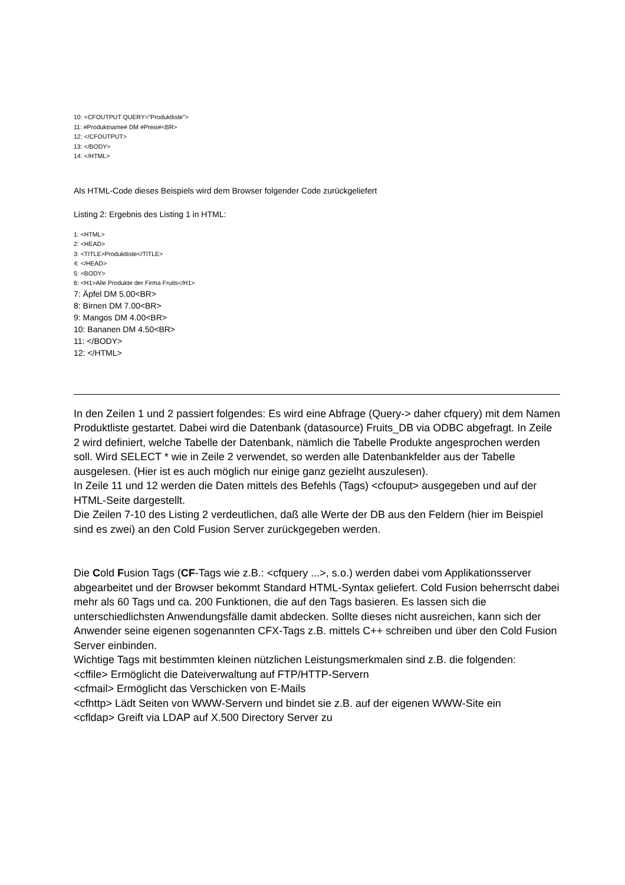10: <CFOUTPUT QUERY=”Produktliste”>
11: #Produktname# DM #Preis#<BR>
12: </CFOUTPUT>
13: </BODY>
14: </HTML>
Als HTML-Code dieses Beispiels wird dem Browser folgender Code zurückgeliefert
Listing 2: Ergebnis des Listing 1 in HTML:
1: <HTML>
2: <HEAD>
3: <TITLE>Produktliste</TITLE>
4: </HEAD>
5: <BODY>
6: <H1>Alle Produkte der Firma Fruits</H1>
7: Äpfel DM 5.00<BR>
8: Birnen DM 7.00<BR>
9: Mangos DM 4.00<BR>
10: Bananen DM 4.50<BR>
11: </BODY>
12: </HTML>
In den Zeilen 1 und 2 passiert folgendes: Es wird eine Abfrage (Query-> daher cfquery) mit dem Namen Produktliste gestartet. Dabei wird die Datenbank (datasource) Fruits_DB via ODBC abgefragt. In Zeile 2 wird definiert, welche Tabelle der Datenbank, nämlich die Tabelle Produkte angesprochen werden soll. Wird SELECT * wie in Zeile 2 verwendet, so werden alle Datenbankfelder aus der Tabelle ausgelesen. (Hier ist es auch möglich nur einige ganz gezielht auszulesen).
In Zeile 11 und 12 werden die Daten mittels des Befehls (Tags) <cfouput> ausgegeben und auf der HTML-Seite dargestellt.
Die Zeilen 7-10 des Listing 2 verdeutlichen, daß alle Werte der DB aus den Feldern (hier im Beispiel sind es zwei) an den Cold Fusion Server zurückgegeben werden.
Die Cold Fusion Tags (CF-Tags wie z.B.: <cfquery ...>, s.o.) werden dabei vom Applikationsserver abgearbeitet und der Browser bekommt Standard HTML-Syntax geliefert. Cold Fusion beherrscht dabei mehr als 60 Tags und ca. 200 Funktionen, die auf den Tags basieren. Es lassen sich die unterschiedlichsten Anwendungsfälle damit abdecken. Sollte dieses nicht ausreichen, kann sich der Anwender seine eigenen sogenannten CFX-Tags z.B. mittels C++ schreiben und über den Cold Fusion Server einbinden.
Wichtige Tags mit bestimmten kleinen nützlichen Leistungsmerkmalen sind z.B. die folgenden:
<cffile> Ermöglicht die Dateiverwaltung auf FTP/HTTP-Servern
<cfmail> Ermöglicht das Verschicken von E-Mails
<cfhttp> Lädt Seiten von WWW-Servern und bindet sie z.B. auf der eigenen WWW-Site ein
<cfldap> Greift via LDAP auf X.500 Directory Server zu